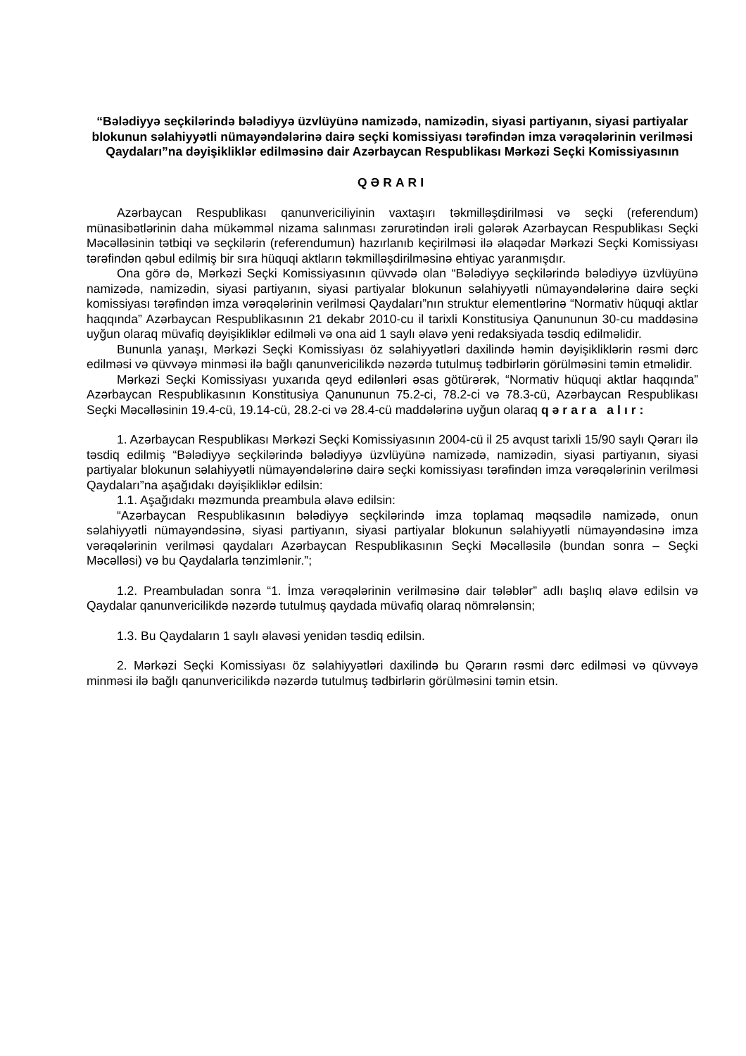“Bələdiyyə seçkilərində bələdiyyə üzvlüyünə namizədə, namizədin, siyasi partiyanın, siyasi partiyalar blokunun səlahiyyətli nümayəndələrinə dairə seçki komissiyası tərəfindən imza vərəqələrinin verilməsi Qaydaları”na dəyişikliklər edilməsinə dair Azərbaycan Respublikası Mərkəzi Seçki Komissiyasının
QƏRARI
Azərbaycan Respublikası qanunvericiliyinin vaxtaşırı təkmilləşdirilməsi və seçki (referendum) münasibətlərinin daha mükəmməl nizama salınması zərurətindən irəli gələrək Azərbaycan Respublikası Seçki Məcəlləsinin tətbiqi və seçkilərin (referendumun) hazırlanıb keçirilməsi ilə əlaqədar Mərkəzi Seçki Komissiyası tərəfindən qəbul edilmiş bir sıra hüquqi aktların təkmilləşdirilməsinə ehtiyac yaranmışdır.
Ona görə də, Mərkəzi Seçki Komissiyasının qüvvədə olan “Bələdiyyə seçkilərində bələdiyyə üzvlüyünə namizədə, namizədin, siyasi partiyanın, siyasi partiyalar blokunun səlahiyyətli nümayəndələrinə dairə seçki komissiyası tərəfindən imza vərəqələrinin verilməsi Qaydaları”nın struktur elementlərinə “Normativ hüquqi aktlar haqqında” Azərbaycan Respublikasının 21 dekabr 2010-cu il tarixli Konstitusiya Qanununun 30-cu maddəsinə uyğun olaraq müvafiq dəyişikliklər edilməli və ona aid 1 saylı əlavə yeni redaksiyada təsdiq edilməlidir.
Bununla yanaşı, Mərkəzi Seçki Komissiyası öz səlahiyyətləri daxilində həmin dəyişikliklərin rəsmi dərc edilməsi və qüvvəyə minməsi ilə bağlı qanunvericilikdə nəzərdə tutulmuş tədbirlərin görülməsini təmin etməlidir.
Mərkəzi Seçki Komissiyası yuxarıda qeyd edilənləri əsas götürərək, “Normativ hüquqi aktlar haqqında” Azərbaycan Respublikasının Konstitusiya Qanununun 75.2-ci, 78.2-ci və 78.3-cü, Azərbaycan Respublikası Seçki Məcəlləsinin 19.4-cü, 19.14-cü, 28.2-ci və 28.4-cü maddələrinə uyğun olaraq qərara alır:
1. Azərbaycan Respublikası Mərkəzi Seçki Komissiyasının 2004-cü il 25 avqust tarixli 15/90 saylı Qərarı ilə təsdiq edilmiş “Bələdiyyə seçkilərində bələdiyyə üzvlüyünə namizədə, namizədin, siyasi partiyanın, siyasi partiyalar blokunun səlahiyyətli nümayəndələrinə dairə seçki komissiyası tərəfindən imza vərəqələrinin verilməsi Qaydaları”na aşağıdakı dəyişikliklər edilsin:
1.1. Aşağıdakı məzmunda preambula əlavə edilsin:
“Azərbaycan Respublikasının bələdiyyə seçkilərində imza toplamaq məqsədilə namizədə, onun səlahiyyətli nümayəndəsinə, siyasi partiyanın, siyasi partiyalar blokunun səlahiyyətli nümayəndəsinə imza vərəqələrinin verilməsi qaydaları Azərbaycan Respublikasının Seçki Məcəlləsilə (bundan sonra – Seçki Məcəlləsi) və bu Qaydalarla tənzimlənir.”;
1.2. Preambuladan sonra “1. İmza vərəqələrinin verilməsinə dair tələblər” adlı başlıq əlavə edilsin və Qaydalar qanunvericilikdə nəzərdə tutulmuş qaydada müvafiq olaraq nömrələnsin;
1.3. Bu Qaydaların 1 saylı əlavəsi yenidən təsdiq edilsin.
2. Mərkəzi Seçki Komissiyası öz səlahiyyətləri daxilində bu Qərarın rəsmi dərc edilməsi və qüvvəyə minməsi ilə bağlı qanunvericilikdə nəzərdə tutulmuş tədbirlərin görülməsini təmin etsin.